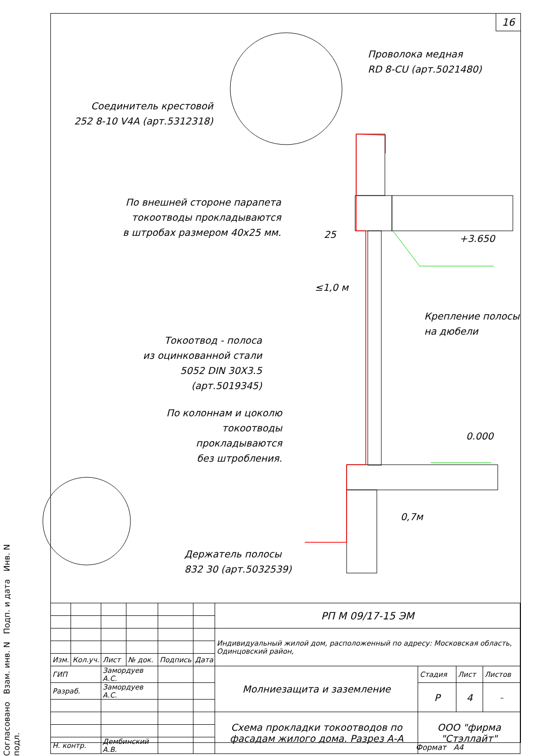16
Проволока медная
RD 8-CU (арт.5021480)
Соединитель крестовой
252 8-10 V4A (арт.5312318)
По внешней стороне парапета
токоотводы прокладываются
в штробах размером 40х25 мм.
25 +3.650
≤1,0 м
Крепление полосы
на дюбели
Токоотвод - полоса
из оцинкованной стали
5052 DIN 30X3.5 (арт.5019345)
По колоннам и цоколю
токоотводы прокладываются
без штробления.
0.000
0,7м
Держатель полосы
832 30 (арт.5032539)
Согласовано Взам. инв. N Подп. и дата Инв. N подл.
| | | | | | | РП М 09/17-15 ЭМ | | | |
| | | | | | | Индивидуальный жилой дом, расположенный по адресу: Московская область, Одинцовский район, | | | |
| Изм. | Кол.уч. | Лист | № док. | Подпись | Дата | | | | |
| ГИП | | Замордуев А.С. | | | | Молниезащита и заземление | Стадия | Лист | Листов |
| Разраб. | | Замордуев А.С. | | | | | Р | 4 | – |
| | | | | | | Схема прокладки токоотводов по фасадам жилого дома. Разрез А-А | ООО "фирма "Стэллайт" | | |
| Н. контр. | | Дембинский А.В. | | | | | | | |
Формат А4